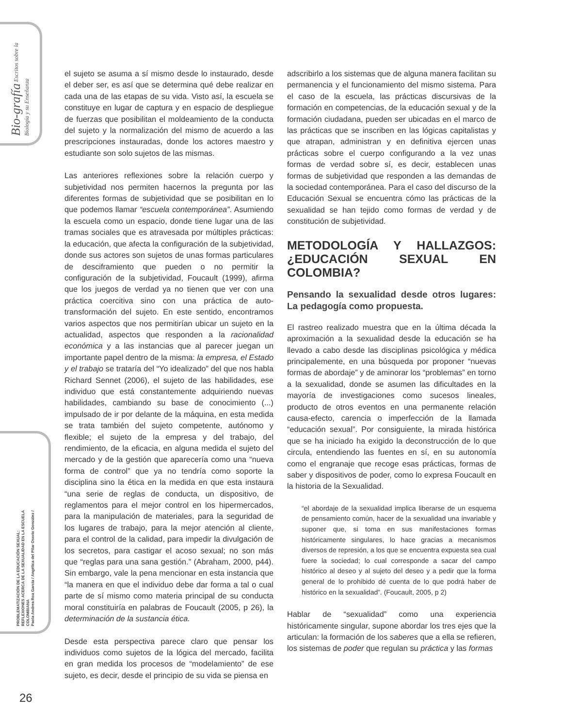Bio-grafía Escritos sobre la Biología y su Enseñanza
PROBLEMATIZACIÓN DE LA EDUCACIÓN SEXUAL:
REFLEXIONES ACERCA DE LA SEXUALIDAD EN LA ESCUELA COLOMBIANA
Paola Andrea Roa García / Angélica del Pilar Osorio González /
el sujeto se asuma a sí mismo desde lo instaurado, desde el deber ser, es así que se determina qué debe realizar en cada una de las etapas de su vida. Visto así, la escuela se constituye en lugar de captura y en espacio de despliegue de fuerzas que posibilitan el moldeamiento de la conducta del sujeto y la normalización del mismo de acuerdo a las prescripciones instauradas, donde los actores maestro y estudiante son solo sujetos de las mismas.
Las anteriores reflexiones sobre la relación cuerpo y subjetividad nos permiten hacernos la pregunta por las diferentes formas de subjetividad que se posibilitan en lo que podemos llamar “escuela contemporánea”. Asumiendo la escuela como un espacio, donde tiene lugar una de las tramas sociales que es atravesada por múltiples prácticas: la educación, que afecta la configuración de la subjetividad, donde sus actores son sujetos de unas formas particulares de desciframiento que pueden o no permitir la configuración de la subjetividad, Foucault (1999), afirma que los juegos de verdad ya no tienen que ver con una práctica coercitiva sino con una práctica de auto-transformación del sujeto. En este sentido, encontramos varios aspectos que nos permitirían ubicar un sujeto en la actualidad, aspectos que responden a la racionalidad económica y a las instancias que al parecer juegan un importante papel dentro de la misma: la empresa, el Estado y el trabajo se trataría del “Yo idealizado” del que nos habla Richard Sennet (2006), el sujeto de las habilidades, ese individuo que está constantemente adquiriendo nuevas habilidades, cambiando su base de conocimiento (...) impulsado de ir por delante de la máquina, en esta medida se trata también del sujeto competente, autónomo y flexible; el sujeto de la empresa y del trabajo, del rendimiento, de la eficacia, en alguna medida el sujeto del mercado y de la gestión que aparecería como una “nueva forma de control” que ya no tendría como soporte la disciplina sino la ética en la medida en que esta instaura “una serie de reglas de conducta, un dispositivo, de reglamentos para el mejor control en los hipermercados, para la manipulación de materiales, para la seguridad de los lugares de trabajo, para la mejor atención al cliente, para el control de la calidad, para impedir la divulgación de los secretos, para castigar el acoso sexual; no son más que “reglas para una sana gestión.” (Abraham, 2000, p44). Sin embargo, vale la pena mencionar en esta instancia que “la manera en que el individuo debe dar forma a tal o cual parte de sí mismo como materia principal de su conducta moral constituiría en palabras de Foucault (2005, p 26), la determinación de la sustancia ética.
Desde esta perspectiva parece claro que pensar los individuos como sujetos de la lógica del mercado, facilita en gran medida los procesos de “modelamiento” de ese sujeto, es decir, desde el principio de su vida se piensa en
adscribirlo a los sistemas que de alguna manera facilitan su permanencia y el funcionamiento del mismo sistema. Para el caso de la escuela, las prácticas discursivas de la formación en competencias, de la educación sexual y de la formación ciudadana, pueden ser ubicadas en el marco de las prácticas que se inscriben en las lógicas capitalistas y que atrapan, administran y en definitiva ejercen unas prácticas sobre el cuerpo configurando a la vez unas formas de verdad sobre sí, es decir, establecen unas formas de subjetividad que responden a las demandas de la sociedad contemporánea. Para el caso del discurso de la Educación Sexual se encuentra cómo las prácticas de la sexualidad se han tejido como formas de verdad y de constitución de subjetividad.
METODOLOGÍA Y HALLAZGOS: ¿EDUCACIÓN SEXUAL EN COLOMBIA?
Pensando la sexualidad desde otros lugares: La pedagogía como propuesta.
El rastreo realizado muestra que en la última década la aproximación a la sexualidad desde la educación se ha llevado a cabo desde las disciplinas psicológica y médica principalemente, en una búsqueda por proponer “nuevas formas de abordaje” y de aminorar los “problemas” en torno a la sexualidad, donde se asumen las dificultades en la mayoría de investigaciones como sucesos lineales, producto de otros eventos en una permanente relación causa-efecto, carencia o imperfección de la llamada “educación sexual”. Por consiguiente, la mirada histórica que se ha iniciado ha exigido la deconstrucción de lo que circula, entendiendo las fuentes en sí, en su autonomía como el engranaje que recoge esas prácticas, formas de saber y dispositivos de poder, como lo expresa Foucault en la historia de la Sexualidad.
“el abordaje de la sexualidad implica liberarse de un esquema de pensamiento común, hacer de la sexualidad una invariable y suponer que, si toma en sus manifestaciones formas históricamente singulares, lo hace gracias a mecanismos diversos de represión, a los que se encuentra expuesta sea cual fuere la sociedad; lo cual corresponde a sacar del campo histórico al deseo y al sujeto del deseo y a pedir que la forma general de lo prohibido dé cuenta de lo que podrá haber de histórico en la sexualidad”. (Foucault, 2005, p 2)
Hablar de “sexualidad” como una experiencia históricamente singular, supone abordar los tres ejes que la articulan: la formación de los saberes que a ella se refieren, los sistemas de poder que regulan su práctica y las formas
26